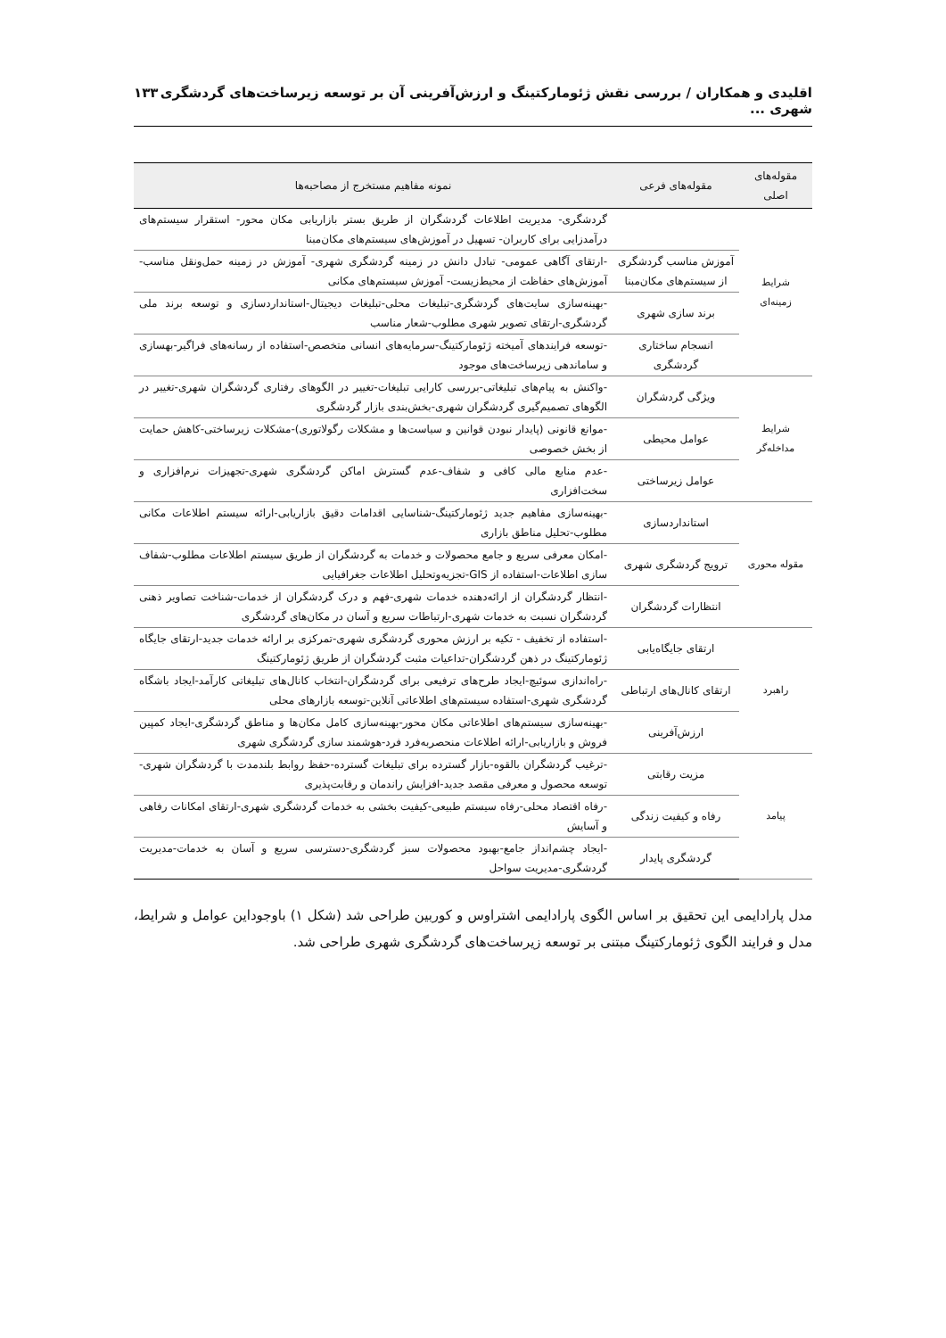اقلیدی و همکاران / بررسی نقش ژئومارکتینگ و ارزش‌آفرینی آن بر توسعه زیرساخت‌های گردشگری شهری ... ۱۳۳
| مقوله‌های اصلی | مقوله‌های فرعی | نمونه مفاهیم مستخرج از مصاحبه‌ها |
| --- | --- | --- |
| شرایط زمینه‌ای | | گردشگری- مدیریت اطلاعات گردشگران از طریق بستر بازاریابی مکان محور- استقرار سیستم‌های درآمدزایی برای کاربران- تسهیل در آموزش‌های سیستم‌های مکان‌مبنا |
| | آموزش مناسب گردشگری از سیستم‌های مکان‌مبنا | -ارتقای آگاهی عمومی- تبادل دانش در زمینه گردشگری شهری- آموزش در زمینه حمل‌ونقل مناسب- آموزش‌های حفاظت از محیط‌زیست- آموزش سیستم‌های مکانی |
| | برند سازی شهری | -بهینه‌سازی سایت‌های گردشگری-تبلیغات محلی-تبلیغات دیجیتال-استانداردسازی و توسعه برند ملی گردشگری-ارتقای تصویر شهری مطلوب-شعار مناسب |
| | انسجام ساختاری گردشگری | -توسعه فرایندهای آمیخته ژئومارکتینگ-سرمایه‌های انسانی متخصص-استفاده از رسانه‌های فراگیر-بهسازی و ساماندهی زیرساخت‌های موجود |
| شرایط مداخله‌گر | ویژگی گردشگران | -واکنش به پیام‌های تبلیغاتی-بررسی کارایی تبلیغات-تغییر در الگوهای رفتاری گردشگران شهری-تغییر در الگوهای تصمیم‌گیری گردشگران شهری-بخش‌بندی بازار گردشگری |
| | عوامل محیطی | -موانع قانونی (پایدار نبودن قوانین و سیاست‌ها و مشکلات رگولاتوری)-مشکلات زیرساختی-کاهش حمایت از بخش خصوصی |
| | عوامل زیرساختی | -عدم منابع مالی کافی و شفاف-عدم گسترش اماکن گردشگری شهری-تجهیزات نرم‌افزاری و سخت‌افزاری |
| مقوله محوری | استانداردسازی | -بهینه‌سازی مفاهیم جدید ژئومارکتینگ-شناسایی اقدامات دقیق بازاریابی-ارائه سیستم اطلاعات مکانی مطلوب-تحلیل مناطق بازاری |
| | ترویج گردشگری شهری | -امکان معرفی سریع و جامع محصولات و خدمات به گردشگران از طریق سیستم اطلاعات مطلوب-شفاف سازی اطلاعات-استفاده از GIS-تجزیه‌وتحلیل اطلاعات جغرافیایی |
| | انتظارات گردشگران | -انتظار گردشگران از ارائه‌دهنده خدمات شهری-فهم و درک گردشگران از خدمات-شناخت تصاویر ذهنی گردشگران نسبت به خدمات شهری-ارتباطات سریع و آسان در مکان‌های گردشگری |
| راهبرد | ارتقای جایگاه‌یابی | -استفاده از تخفیف - تکیه بر ارزش محوری گردشگری شهری-تمرکزی بر ارائه خدمات جدید-ارتقای جایگاه ژئومارکتینگ در ذهن گردشگران-تداعیات مثبت گردشگران از طریق ژئومارکتینگ |
| | ارتقای کانال‌های ارتباطی | -راه‌اندازی سوئیچ-ایجاد طرح‌های ترفیعی برای گردشگران-انتخاب کانال‌های تبلیغاتی کارآمد-ایجاد باشگاه گردشگری شهری-استفاده سیستم‌های اطلاعاتی آنلاین-توسعه بازارهای محلی |
| | ارزش‌آفرینی | -بهینه‌سازی سیستم‌های اطلاعاتی مکان محور-بهینه‌سازی کامل مکان‌ها و مناطق گردشگری-ایجاد کمپین فروش و بازاریابی-ارائه اطلاعات منحصربه‌فرد فرد-هوشمند سازی گردشگری شهری |
| پیامد | مزیت رقابتی | -ترغیب گردشگران بالقوه-بازار گسترده برای تبلیغات گسترده-حفظ روابط بلندمدت با گردشگران شهری-توسعه محصول و معرفی مقصد جدید-افزایش راندمان و رقابت‌پذیری |
| | رفاه و کیفیت زندگی | -رفاه اقتصاد محلی-رفاه سیستم طبیعی-کیفیت بخشی به خدمات گردشگری شهری-ارتقای امکانات رفاهی و آسایش |
| | گردشگری پایدار | -ایجاد چشم‌انداز جامع-بهبود محصولات سبز گردشگری-دسترسی سریع و آسان به خدمات-مدیریت گردشگری-مدیریت سواحل |
مدل پارادایمی این تحقیق بر اساس الگوی پارادایمی اشتراوس و کوربین طراحی شد (شکل ۱) باوجوداین عوامل و شرایط، مدل و فرایند الگوی ژئومارکتینگ مبتنی بر توسعه زیرساخت‌های گردشگری شهری طراحی شد.